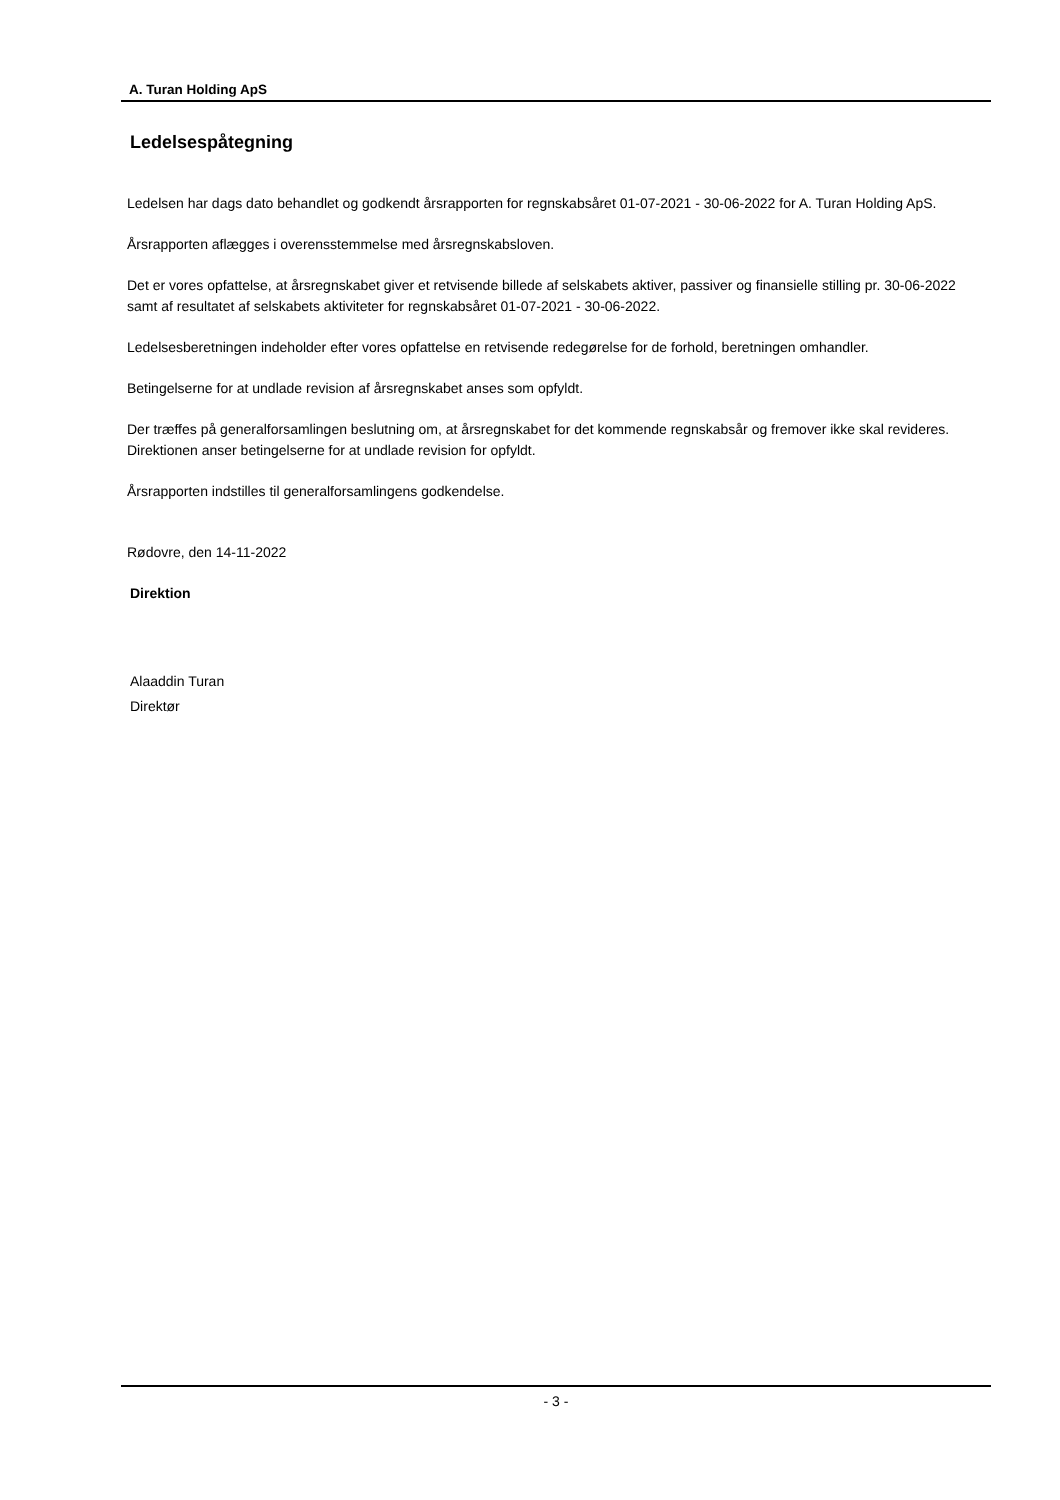A. Turan Holding ApS
Ledelsespåtegning
Ledelsen har dags dato behandlet og godkendt årsrapporten for regnskabsåret 01-07-2021 - 30-06-2022 for A. Turan Holding ApS.
Årsrapporten aflægges i overensstemmelse med årsregnskabsloven.
Det er vores opfattelse, at årsregnskabet giver et retvisende billede af selskabets aktiver, passiver og finansielle stilling pr. 30-06-2022 samt af resultatet af selskabets aktiviteter for regnskabsåret 01-07-2021 - 30-06-2022.
Ledelsesberetningen indeholder efter vores opfattelse en retvisende redegørelse for de forhold, beretningen omhandler.
Betingelserne for at undlade revision af årsregnskabet anses som opfyldt.
Der træffes på generalforsamlingen beslutning om, at årsregnskabet for det kommende regnskabsår og fremover ikke skal revideres. Direktionen anser betingelserne for at undlade revision for opfyldt.
Årsrapporten indstilles til generalforsamlingens godkendelse.
Rødovre, den 14-11-2022
Direktion
Alaaddin Turan
Direktør
- 3 -